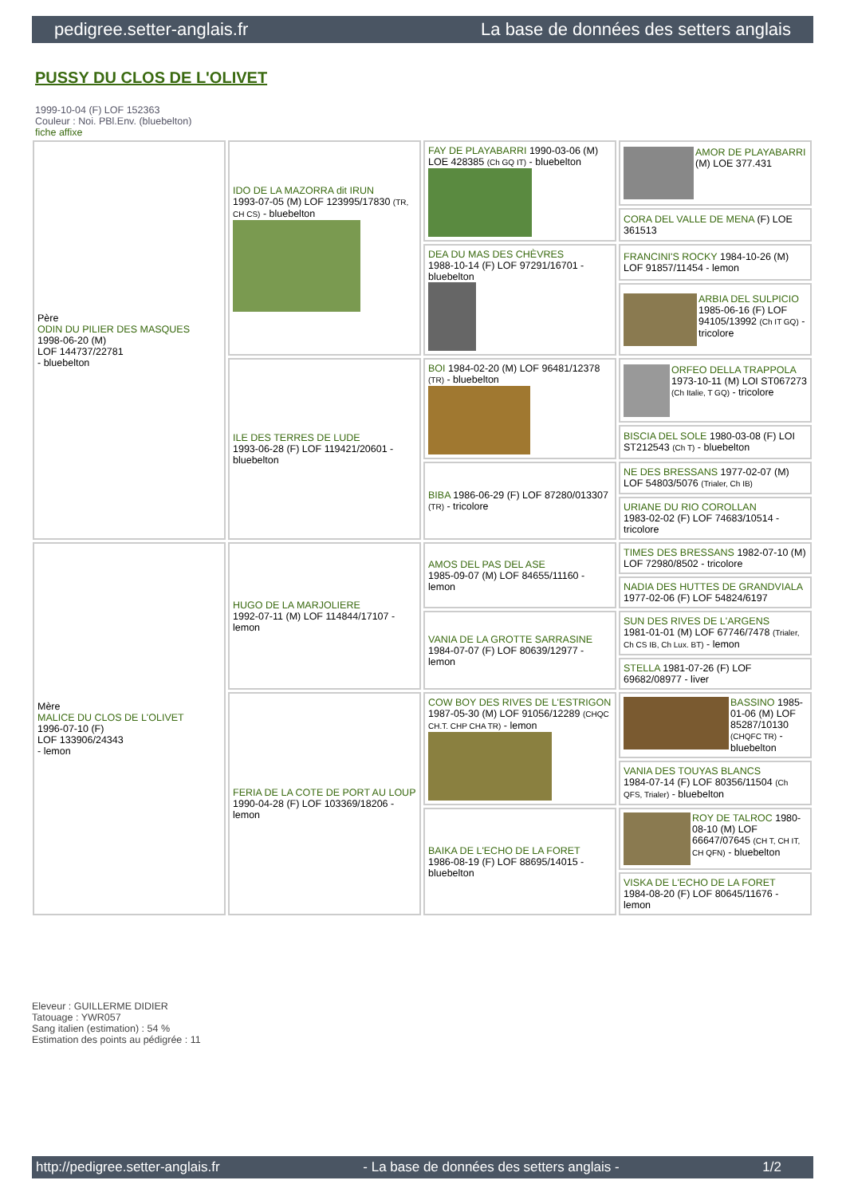pedigree.setter-anglais.fr La base de données des setters anglais
PUSSY DU CLOS DE L'OLIVET
1999-10-04 (F) LOF 152363
Couleur : Noi. PBl.Env. (bluebelton)
fiche affixe
| Père ODIN DU PILIER DES MASQUES 1998-06-20 (M) LOF 144737/22781 - bluebelton | IDO DE LA MAZORRA dit IRUN 1993-07-05 (M) LOF 123995/17830 (TR, CH CS) - bluebelton | FAY DE PLAYABARRI 1990-03-06 (M) LOE 428385 (Ch GQ IT) - bluebelton | AMOR DE PLAYABARRI (M) LOE 377.431 |
| | | | CORA DEL VALLE DE MENA (F) LOE 361513 |
| | | DEA DU MAS DES CHÈVRES 1988-10-14 (F) LOF 97291/16701 - bluebelton | FRANCINI'S ROCKY 1984-10-26 (M) LOF 91857/11454 - lemon |
| | | | ARBIA DEL SULPICIO 1985-06-16 (F) LOF 94105/13992 (Ch IT GQ) - tricolore |
| | ILE DES TERRES DE LUDE 1993-06-28 (F) LOF 119421/20601 - bluebelton | BOI 1984-02-20 (M) LOF 96481/12378 (TR) - bluebelton | ORFEO DELLA TRAPPOLA 1973-10-11 (M) LOI ST067273 (Ch Italie, T GQ) - tricolore |
| | | | BISCIA DEL SOLE 1980-03-08 (F) LOI ST212543 (Ch T) - bluebelton |
| | | BIBA 1986-06-29 (F) LOF 87280/013307 (TR) - tricolore | NE DES BRESSANS 1977-02-07 (M) LOF 54803/5076 (Trialer, Ch IB) |
| | | | URIANE DU RIO COROLLAN 1983-02-02 (F) LOF 74683/10514 - tricolore |
| Mère MALICE DU CLOS DE L'OLIVET 1996-07-10 (F) LOF 133906/24343 - lemon | HUGO DE LA MARJOLIERE 1992-07-11 (M) LOF 114844/17107 - lemon | AMOS DEL PAS DEL ASE 1985-09-07 (M) LOF 84655/11160 - lemon | TIMES DES BRESSANS 1982-07-10 (M) LOF 72980/8502 - tricolore |
| | | | NADIA DES HUTTES DE GRANDVIALA 1977-02-06 (F) LOF 54824/6197 |
| | | VANIA DE LA GROTTE SARRASINE 1984-07-07 (F) LOF 80639/12977 - lemon | SUN DES RIVES DE L'ARGENS 1981-01-01 (M) LOF 67746/7478 (Trialer, Ch CS IB, Ch Lux. BT) - lemon |
| | | | STELLA 1981-07-26 (F) LOF 69682/08977 - liver |
| | FERIA DE LA COTE DE PORT AU LOUP 1990-04-28 (F) LOF 103369/18206 - lemon | COW BOY DES RIVES DE L'ESTRIGON 1987-05-30 (M) LOF 91056/12289 (CHQC CH.T. CHP CHA TR) - lemon | BASSINO 1985-01-06 (M) LOF 85287/10130 (CHQFC TR) - bluebelton |
| | | | VANIA DES TOUYAS BLANCS 1984-07-14 (F) LOF 80356/11504 (Ch QFS, Trialer) - bluebelton |
| | | BAIKA DE L'ECHO DE LA FORET 1986-08-19 (F) LOF 88695/14015 - bluebelton | ROY DE TALROC 1980-08-10 (M) LOF 66647/07645 (CH T, CH IT, CH QFN) - bluebelton |
| | | | VISKA DE L'ECHO DE LA FORET 1984-08-20 (F) LOF 80645/11676 - lemon |
Eleveur : GUILLERME DIDIER
Tatouage : YWR057
Sang italien (estimation) : 54 %
Estimation des points au pédigrée : 11
http://pedigree.setter-anglais.fr - La base de données des setters anglais - 1/2